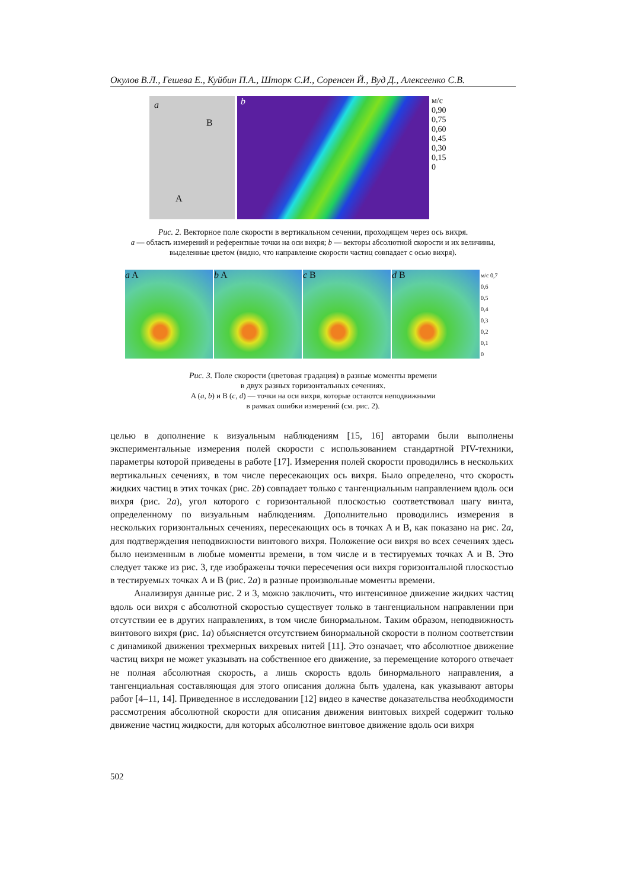Окулов В.Л., Гешева Е., Куйбин П.А., Шторк С.И., Соренсен Й., Вуд Д., Алексеенко С.В.
a
B
A
b
м/с
0,90
0,75
0,60
0,45
0,30
0,15
0
Рис. 2. Векторное поле скорости в вертикальном сечении, проходящем через ось вихря.
a — область измерений и референтные точки на оси вихря; b — векторы абсолютной скорости и их величины, выделенные цветом (видно, что направление скорости частиц совпадает с осью вихря).
a A b A c B d B
м/с 0,7
0,6
0,5
0,4
0,3
0,2
0,1
0
Рис. 3. Поле скорости (цветовая градация) в разные моменты времени
в двух разных горизонтальных сечениях.
A (a, b) и B (c, d) — точки на оси вихря, которые остаются неподвижными
в рамках ошибки измерений (см. рис. 2).
целью в дополнение к визуальным наблюдениям [15, 16] авторами были выполнены экспериментальные измерения полей скорости с использованием стандартной PIV-техники, параметры которой приведены в работе [17]. Измерения полей скорости проводились в нескольких вертикальных сечениях, в том числе пересекающих ось вихря. Было определено, что скорость жидких частиц в этих точках (рис. 2b) совпадает только с тангенциальным направлением вдоль оси вихря (рис. 2a), угол которого с горизонтальной плоскостью соответствовал шагу винта, определенному по визуальным наблюдениям. Дополнительно проводились измерения в нескольких горизонтальных сечениях, пересекающих ось в точках A и B, как показано на рис. 2a, для подтверждения неподвижности винтового вихря. Положение оси вихря во всех сечениях здесь было неизменным в любые моменты времени, в том числе и в тестируемых точках A и B. Это следует также из рис. 3, где изображены точки пересечения оси вихря горизонтальной плоскостью в тестируемых точках A и B (рис. 2a) в разные произвольные моменты времени.
Анализируя данные рис. 2 и 3, можно заключить, что интенсивное движение жидких частиц вдоль оси вихря с абсолютной скоростью существует только в тангенциальном направлении при отсутствии ее в других направлениях, в том числе бинормальном. Таким образом, неподвижность винтового вихря (рис. 1a) объясняется отсутствием бинормальной скорости в полном соответствии с динамикой движения трехмерных вихревых нитей [11]. Это означает, что абсолютное движение частиц вихря не может указывать на собственное его движение, за перемещение которого отвечает не полная абсолютная скорость, а лишь скорость вдоль бинормального направления, а тангенциальная составляющая для этого описания должна быть удалена, как указывают авторы работ [4–11, 14]. Приведенное в исследовании [12] видео в качестве доказательства необходимости рассмотрения абсолютной скорости для описания движения винтовых вихрей содержит только движение частиц жидкости, для которых абсолютное винтовое движение вдоль оси вихря
502